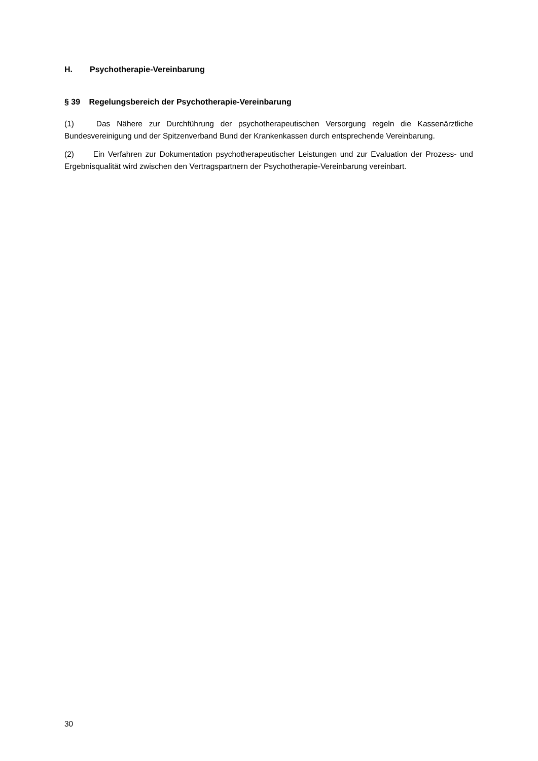H. Psychotherapie-Vereinbarung
§ 39 Regelungsbereich der Psychotherapie-Vereinbarung
(1) Das Nähere zur Durchführung der psychotherapeutischen Versorgung regeln die Kassenärztliche Bundesvereinigung und der Spitzenverband Bund der Krankenkassen durch entsprechende Vereinbarung.
(2) Ein Verfahren zur Dokumentation psychotherapeutischer Leistungen und zur Evaluation der Prozess- und Ergebnisqualität wird zwischen den Vertragspartnern der Psychotherapie-Vereinbarung vereinbart.
30